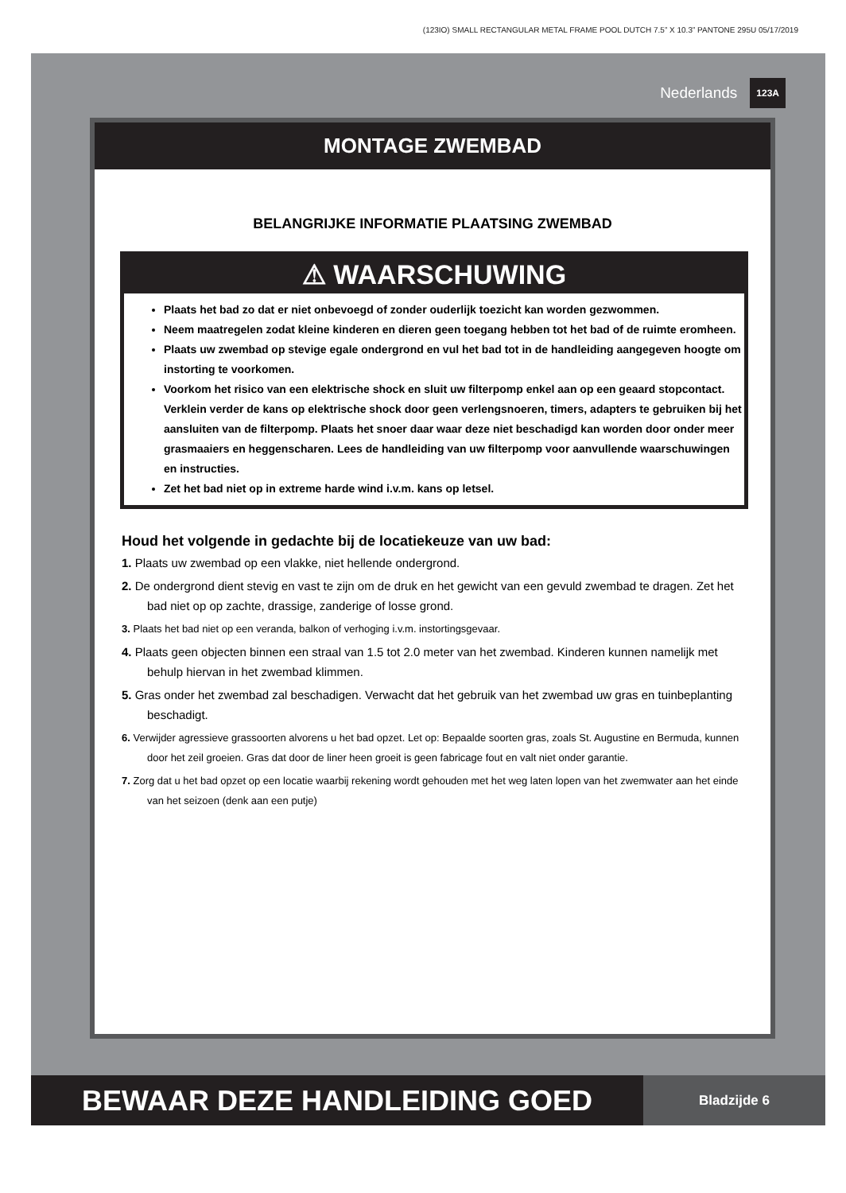(123IO) SMALL RECTANGULAR METAL FRAME POOL DUTCH 7.5” X 10.3” PANTONE 295U 05/17/2019
Nederlands 123A
MONTAGE ZWEMBAD
BELANGRIJKE INFORMATIE PLAATSING ZWEMBAD
⚠ WAARSCHUWING
Plaats het bad zo dat er niet onbevoegd of zonder ouderlijk toezicht kan worden gezwommen.
Neem maatregelen zodat kleine kinderen en dieren geen toegang hebben tot het bad of de ruimte eromheen.
Plaats uw zwembad op stevige egale ondergrond en vul het bad tot in de handleiding aangegeven hoogte om instorting te voorkomen.
Voorkom het risico van een elektrische shock en sluit uw filterpomp enkel aan op een geaard stopcontact. Verklein verder de kans op elektrische shock door geen verlengsnoeren, timers, adapters te gebruiken bij het aansluiten van de filterpomp. Plaats het snoer daar waar deze niet beschadigd kan worden door onder meer grasmaaiers en heggenscharen. Lees de handleiding van uw filterpomp voor aanvullende waarschuwingen en instructies.
Zet het bad niet op in extreme harde wind i.v.m. kans op letsel.
Houd het volgende in gedachte bij de locatiekeuze van uw bad:
1. Plaats uw zwembad op een vlakke, niet hellende ondergrond.
2. De ondergrond dient stevig en vast te zijn om de druk en het gewicht van een gevuld zwembad te dragen. Zet het bad niet op op zachte, drassige, zanderige of losse grond.
3. Plaats het bad niet op een veranda, balkon of verhoging i.v.m. instortingsgevaar.
4. Plaats geen objecten binnen een straal van 1.5 tot 2.0 meter van het zwembad. Kinderen kunnen namelijk met behulp hiervan in het zwembad klimmen.
5. Gras onder het zwembad zal beschadigen. Verwacht dat het gebruik van het zwembad uw gras en tuinbeplanting beschadigt.
6. Verwijder agressieve grassoorten alvorens u het bad opzet. Let op: Bepaalde soorten gras, zoals St. Augustine en Bermuda, kunnen door het zeil groeien. Gras dat door de liner heen groeit is geen fabricage fout en valt niet onder garantie.
7. Zorg dat u het bad opzet op een locatie waarbij rekening wordt gehouden met het weg laten lopen van het zwemwater aan het einde van het seizoen (denk aan een putje)
BEWAAR DEZE HANDLEIDING GOED
Bladzijde 6